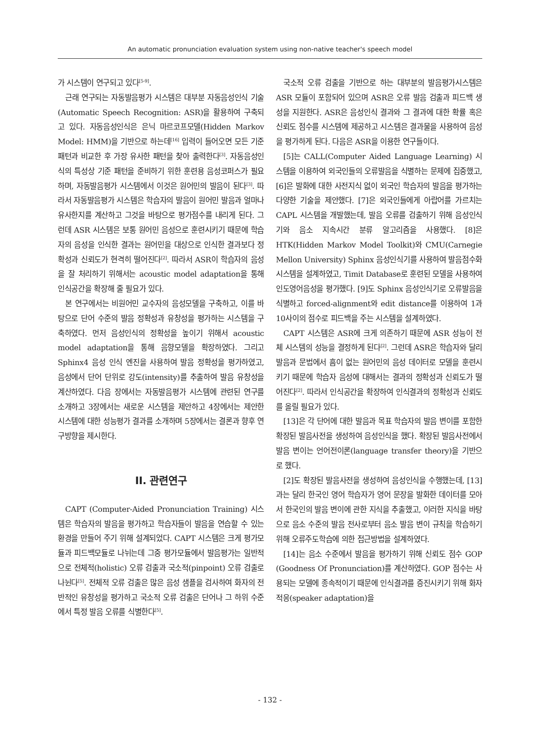An automatic pronunciation evaluation system using non-native teacher's speech model
가 시스템이 연구되고 있다<sup>[5-9]</sup>.
근래 연구되는 자동발음평가 시스템은 대부분 자동음성인식 기술(Automatic Speech Recognition: ASR)을 활용하여 구축되고 있다. 자동음성인식은 은닉 마르코프모델(Hidden Markov Model: HMM)을 기반으로 하는데<sup>[16]</sup> 입력이 들어오면 모든 기준 패턴과 비교한 후 가장 유사한 패턴을 찾아 출력한다<sup>[3]</sup>. 자동음성인식의 특성상 기준 패턴을 준비하기 위한 훈련용 음성코퍼스가 필요하며, 자동발음평가 시스템에서 이것은 원어민의 발음이 된다<sup>[3]</sup>. 따라서 자동발음평가 시스템은 학습자의 발음이 원어민 발음과 얼마나 유사한지를 계산하고 그것을 바탕으로 평가점수를 내리게 된다. 그런데 ASR 시스템은 보통 원어민 음성으로 훈련시키기 때문에 학습자의 음성을 인식한 결과는 원어민을 대상으로 인식한 결과보다 정확성과 신뢰도가 현격히 떨어진다<sup>[2]</sup>. 따라서 ASR이 학습자의 음성을 잘 처리하기 위해서는 acoustic model adaptation을 통해 인식공간을 확장해 줄 필요가 있다.
본 연구에서는 비원어민 교수자의 음성모델을 구축하고, 이를 바탕으로 단어 수준의 발음 정확성과 유창성을 평가하는 시스템을 구축하였다. 먼저 음성인식의 정확성을 높이기 위해서 acoustic model adaptation을 통해 음향모델을 확장하였다. 그리고 Sphinx4 음성 인식 엔진을 사용하여 발음 정확성을 평가하였고, 음성에서 단어 단위로 강도(intensity)를 추출하여 발음 유창성을 계산하였다. 다음 장에서는 자동발음평가 시스템에 관련된 연구를 소개하고 3장에서는 새로운 시스템을 제안하고 4장에서는 제안한 시스템에 대한 성능평가 결과를 소개하며 5장에서는 결론과 향후 연구방향을 제시한다.
II. 관련연구
CAPT (Computer-Aided Pronunciation Training) 시스템은 학습자의 발음을 평가하고 학습자들이 발음을 연습할 수 있는 환경을 만들어 주기 위해 설계되었다. CAPT 시스템은 크게 평가모듈과 피드백모듈로 나뉘는데 그중 평가모듈에서 발음평가는 일반적으로 전체적(holistic) 오류 검출과 국소적(pinpoint) 오류 검출로 나뉜다<sup>[5]</sup>. 전체적 오류 검출은 많은 음성 샘플을 검사하여 화자의 전반적인 유창성을 평가하고 국소적 오류 검출은 단어나 그 하위 수준에서 특정 발음 오류를 식별한다<sup>[5]</sup>.
국소적 오류 검출을 기반으로 하는 대부분의 발음평가시스템은 ASR 모듈이 포함되어 있으며 ASR은 오류 발음 검출과 피드백 생성을 지원한다. ASR은 음성인식 결과와 그 결과에 대한 확률 혹은 신뢰도 점수를 시스템에 제공하고 시스템은 결과물을 사용하여 음성을 평가하게 된다. 다음은 ASR을 이용한 연구들이다.
[5]는 CALL(Computer Aided Language Learning) 시스템을 이용하여 외국인들의 오류발음을 식별하는 문제에 집중했고, [6]은 발화에 대한 사전지식 없이 외국인 학습자의 발음을 평가하는 다양한 기술을 제안했다. [7]은 외국인들에게 아랍어를 가르치는 CAPL 시스템을 개발했는데, 발음 오류를 검출하기 위해 음성인식기와 음소 지속시간 분류 알고리즘을 사용했다. [8]은 HTK(Hidden Markov Model Toolkit)와 CMU(Carnegie Mellon University) Sphinx 음성인식기를 사용하여 발음점수화 시스템을 설계하였고, Timit Database로 훈련된 모델을 사용하여 인도영어음성을 평가했다. [9]도 Sphinx 음성인식기로 오류발음을 식별하고 forced-alignment와 edit distance를 이용하여 1과 10사이의 점수로 피드백을 주는 시스템을 설계하였다.
CAPT 시스템은 ASR에 크게 의존하기 때문에 ASR 성능이 전체 시스템의 성능을 결정하게 된다<sup>[2]</sup>. 그런데 ASR은 학습자와 달리 발음과 문법에서 흠이 없는 원어민의 음성 데이터로 모델을 훈련시키기 때문에 학습자 음성에 대해서는 결과의 정확성과 신뢰도가 떨어진다<sup>[2]</sup>. 따라서 인식공간을 확장하여 인식결과의 정확성과 신뢰도를 올릴 필요가 있다.
[13]은 각 단어에 대한 발음과 목표 학습자의 발음 변이를 포함한 확장된 발음사전을 생성하여 음성인식을 했다. 확장된 발음사전에서 발음 변이는 언어전이론(language transfer theory)을 기반으로 했다.
[2]도 확장된 발음사전을 생성하여 음성인식을 수행했는데, [13]과는 달리 한국인 영어 학습자가 영어 문장을 발화한 데이터를 모아서 한국인의 발음 변이에 관한 지식을 추출했고, 이러한 지식을 바탕으로 음소 수준의 발음 전사로부터 음소 발음 변이 규칙을 학습하기 위해 오류주도학습에 의한 접근방법을 설계하였다.
[14]는 음소 수준에서 발음을 평가하기 위해 신뢰도 점수 GOP (Goodness Of Pronunciation)를 계산하였다. GOP 점수는 사용되는 모델에 종속적이기 때문에 인식결과를 증진시키기 위해 화자 적응(speaker adaptation)을
- 132 -